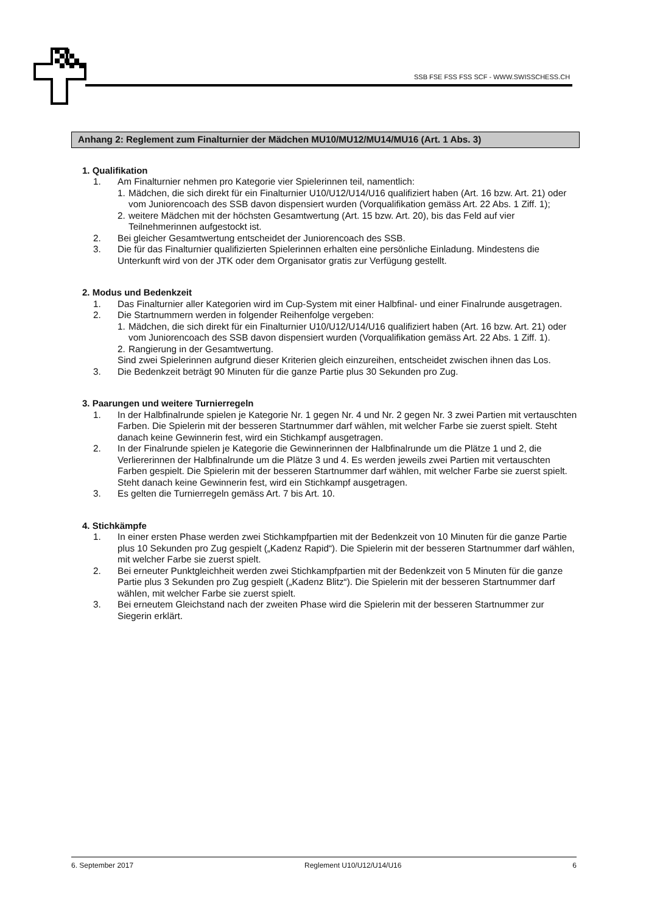SSB FSE FSS FSS SCF - WWW.SWISSCHESS.CH
Anhang 2: Reglement zum Finalturnier der Mädchen MU10/MU12/MU14/MU16 (Art. 1 Abs. 3)
1. Qualifikation
1. Am Finalturnier nehmen pro Kategorie vier Spielerinnen teil, namentlich:
1. Mädchen, die sich direkt für ein Finalturnier U10/U12/U14/U16 qualifiziert haben (Art. 16 bzw. Art. 21) oder vom Juniorencoach des SSB davon dispensiert wurden (Vorqualifikation gemäss Art. 22 Abs. 1 Ziff. 1);
2. weitere Mädchen mit der höchsten Gesamtwertung (Art. 15 bzw. Art. 20), bis das Feld auf vier Teilnehmerinnen aufgestockt ist.
2. Bei gleicher Gesamtwertung entscheidet der Juniorencoach des SSB.
3. Die für das Finalturnier qualifizierten Spielerinnen erhalten eine persönliche Einladung. Mindestens die Unterkunft wird von der JTK oder dem Organisator gratis zur Verfügung gestellt.
2. Modus und Bedenkzeit
1. Das Finalturnier aller Kategorien wird im Cup-System mit einer Halbfinal- und einer Finalrunde ausgetragen.
2. Die Startnummern werden in folgender Reihenfolge vergeben:
1. Mädchen, die sich direkt für ein Finalturnier U10/U12/U14/U16 qualifiziert haben (Art. 16 bzw. Art. 21) oder vom Juniorencoach des SSB davon dispensiert wurden (Vorqualifikation gemäss Art. 22 Abs. 1 Ziff. 1).
2. Rangierung in der Gesamtwertung.
Sind zwei Spielerinnen aufgrund dieser Kriterien gleich einzureihen, entscheidet zwischen ihnen das Los.
3. Die Bedenkzeit beträgt 90 Minuten für die ganze Partie plus 30 Sekunden pro Zug.
3. Paarungen und weitere Turnierregeln
1. In der Halbfinalrunde spielen je Kategorie Nr. 1 gegen Nr. 4 und Nr. 2 gegen Nr. 3 zwei Partien mit vertauschten Farben. Die Spielerin mit der besseren Startnummer darf wählen, mit welcher Farbe sie zuerst spielt. Steht danach keine Gewinnerin fest, wird ein Stichkampf ausgetragen.
2. In der Finalrunde spielen je Kategorie die Gewinnerinnen der Halbfinalrunde um die Plätze 1 und 2, die Verliererinnen der Halbfinalrunde um die Plätze 3 und 4. Es werden jeweils zwei Partien mit vertauschten Farben gespielt. Die Spielerin mit der besseren Startnummer darf wählen, mit welcher Farbe sie zuerst spielt. Steht danach keine Gewinnerin fest, wird ein Stichkampf ausgetragen.
3. Es gelten die Turnierregeln gemäss Art. 7 bis Art. 10.
4. Stichkämpfe
1. In einer ersten Phase werden zwei Stichkampfpartien mit der Bedenkzeit von 10 Minuten für die ganze Partie plus 10 Sekunden pro Zug gespielt („Kadenz Rapid“). Die Spielerin mit der besseren Startnummer darf wählen, mit welcher Farbe sie zuerst spielt.
2. Bei erneuter Punktgleichheit werden zwei Stichkampfpartien mit der Bedenkzeit von 5 Minuten für die ganze Partie plus 3 Sekunden pro Zug gespielt („Kadenz Blitz“). Die Spielerin mit der besseren Startnummer darf wählen, mit welcher Farbe sie zuerst spielt.
3. Bei erneutem Gleichstand nach der zweiten Phase wird die Spielerin mit der besseren Startnummer zur Siegerin erklärt.
6. September 2017 Reglement U10/U12/U14/U16 6